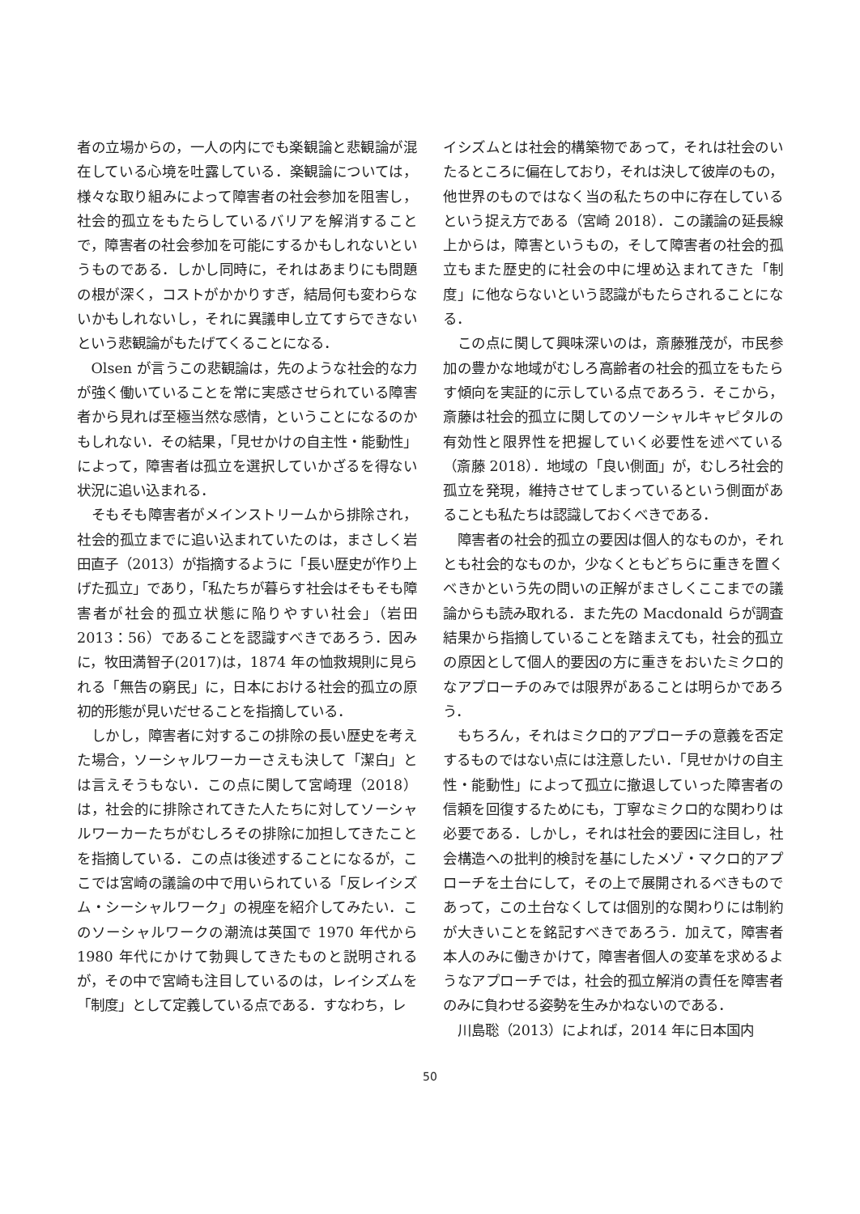者の立場からの，一人の内にでも楽観論と悲観論が混在している心境を吐露している．楽観論については，様々な取り組みによって障害者の社会参加を阻害し，社会的孤立をもたらしているバリアを解消することで，障害者の社会参加を可能にするかもしれないというものである．しかし同時に，それはあまりにも問題の根が深く，コストがかかりすぎ，結局何も変わらないかもしれないし，それに異議申し立てすらできないという悲観論がもたげてくることになる．
Olsen が言うこの悲観論は，先のような社会的な力が強く働いていることを常に実感させられている障害者から見れば至極当然な感情，ということになるのかもしれない．その結果，「見せかけの自主性・能動性」によって，障害者は孤立を選択していかざるを得ない状況に追い込まれる．
そもそも障害者がメインストリームから排除され，社会的孤立までに追い込まれていたのは，まさしく岩田直子（2013）が指摘するように「長い歴史が作り上げた孤立」であり，「私たちが暮らす社会はそもそも障害者が社会的孤立状態に陥りやすい社会」（岩田 2013：56）であることを認識すべきであろう．因みに，牧田満智子(2017)は，1874 年の恤救規則に見られる「無告の窮民」に，日本における社会的孤立の原初的形態が見いだせることを指摘している．
しかし，障害者に対するこの排除の長い歴史を考えた場合，ソーシャルワーカーさえも決して「潔白」とは言えそうもない．この点に関して宮崎理（2018）は，社会的に排除されてきた人たちに対してソーシャルワーカーたちがむしろその排除に加担してきたことを指摘している．この点は後述することになるが，ここでは宮崎の議論の中で用いられている「反レイシズム・シーシャルワーク」の視座を紹介してみたい．このソーシャルワークの潮流は英国で 1970 年代から 1980 年代にかけて勃興してきたものと説明されるが，その中で宮崎も注目しているのは，レイシズムを「制度」として定義している点である．すなわち，レ
イシズムとは社会的構築物であって，それは社会のいたるところに偏在しており，それは決して彼岸のもの，他世界のものではなく当の私たちの中に存在しているという捉え方である（宮崎 2018）．この議論の延長線上からは，障害というもの，そして障害者の社会的孤立もまた歴史的に社会の中に埋め込まれてきた「制度」に他ならないという認識がもたらされることになる．
この点に関して興味深いのは，斎藤雅茂が，市民参加の豊かな地域がむしろ高齢者の社会的孤立をもたらす傾向を実証的に示している点であろう．そこから，斎藤は社会的孤立に関してのソーシャルキャピタルの有効性と限界性を把握していく必要性を述べている（斎藤 2018）．地域の「良い側面」が，むしろ社会的孤立を発現，維持させてしまっているという側面があることも私たちは認識しておくべきである．
障害者の社会的孤立の要因は個人的なものか，それとも社会的なものか，少なくともどちらに重きを置くべきかという先の問いの正解がまさしくここまでの議論からも読み取れる．また先の Macdonald らが調査結果から指摘していることを踏まえても，社会的孤立の原因として個人的要因の方に重きをおいたミクロ的なアプローチのみでは限界があることは明らかであろう．
もちろん，それはミクロ的アプローチの意義を否定するものではない点には注意したい．「見せかけの自主性・能動性」によって孤立に撤退していった障害者の信頼を回復するためにも，丁寧なミクロ的な関わりは必要である．しかし，それは社会的要因に注目し，社会構造への批判的検討を基にしたメゾ・マクロ的アプローチを土台にして，その上で展開されるべきものであって，この土台なくしては個別的な関わりには制約が大きいことを銘記すべきであろう．加えて，障害者本人のみに働きかけて，障害者個人の変革を求めるようなアプローチでは，社会的孤立解消の責任を障害者のみに負わせる姿勢を生みかねないのである．
川島聡（2013）によれば，2014 年に日本国内
50